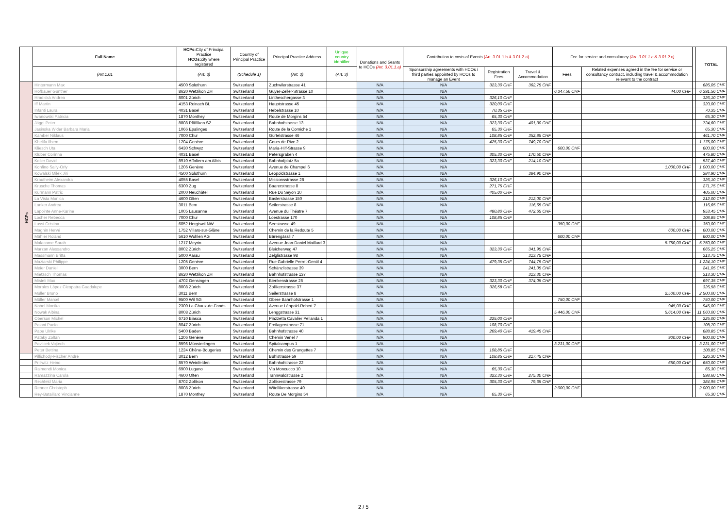| | Full Name | HCPs: City of Principal Practice HCOs: city where registered | Country of Principal Practice | Principal Practice Address | Unique country identifier | Donations and Grants to HCOs (Art. 3.01.1.a) | Contribution to costs of Events (Art. 3.01.1.b & 3.01.2.a) | | | Fee for service and consultancy (Art. 3.01.1.c & 3.01.2.c) | | | TOTAL |
| --- | --- | --- | --- | --- | --- | --- | --- | --- | --- | --- | --- | --- | --- |
| | (Art.1.01 | (Art. 3) | (Schedule 1) | (Art. 3) | (Art. 3) | | Sponsorship agreements with HCOs / third parties appointed by HCOs to manage an Event | Registration Fees | Travel & Accommodation | Fees | Related expenses agreed in the fee for service or consultancy contract, including travel & accommodation relevant to the contract | | |
| HCPs | Hintermann Max | 4500 Solothurn | Switzerland | Zuchwilerstrasse 41 | | N/A | N/A | 323,30 CHF | 362,75 CHF | | | | 686,05 CHF |
| | Hofbauer Günther | 8620 Wetzikon ZH | Switzerland | Guyer-Zeller-Strasse 10 | | N/A | N/A | | | 6.347,56 CHF | 44,00 CHF | | 6.391,56 CHF |
| | Hradiská Andrea | 8001 Zürich | Switzerland | Lintheschergasse 3 | | N/A | N/A | 326,10 CHF | | | | | 326,10 CHF |
| | Iff Martin | 4153 Reinach BL | Switzerland | Hauptstrasse 45 | | N/A | N/A | 320,00 CHF | | | | | 320,00 CHF |
| | Infanti Laura | 4031 Basel | Switzerland | Hebelstrasse 10 | | N/A | N/A | 70,35 CHF | | | | | 70,35 CHF |
| | Iwanowski Patricia | 1870 Monthey | Switzerland | Route de Morgins 54 | | N/A | N/A | 65,30 CHF | | | | | 65,30 CHF |
| | Jäggi Peter | 8808 Pfäffikon SZ | Switzerland | Bahnhofstrasse 13 | | N/A | N/A | 323,30 CHF | 401,30 CHF | | | | 724,60 CHF |
| | Jasinska Wider Barbara Maria | 1066 Epalinges | Switzerland | Route de la Corniche 1 | | N/A | N/A | 65,30 CHF | | | | | 65,30 CHF |
| | Kamber Niklaus | 7000 Chur | Switzerland | Gürtelstrasse 46 | | N/A | N/A | 108,85 CHF | 352,85 CHF | | | | 461,70 CHF |
| | Khelifa Ilhem | 1204 Genève | Switzerland | Cours de Rive 2 | | N/A | N/A | 425,30 CHF | 749,70 CHF | | | | 1.175,00 CHF |
| | Kliesch Uta | 6430 Schwyz | Switzerland | Maria-Hilf-Strasse 9 | | N/A | N/A | | | 600,00 CHF | | | 600,00 CHF |
| | Klüber Corinna | 4031 Basel | Switzerland | Petersgraben 4 | | N/A | N/A | 305,30 CHF | 170,50 CHF | | | | 475,80 CHF |
| | Koller David | 8910 Affoltern am Albis | Switzerland | Bahnhofplatz 5a | | N/A | N/A | 323,30 CHF | 214,10 CHF | | | | 537,40 CHF |
| | Konfino Sally-Orly | 1206 Genève | Switzerland | Avenue de Champel 6 | | N/A | N/A | | | | 1.000,00 CHF | | 1.000,00 CHF |
| | Kowalski Milek Jiri | 4500 Solothurn | Switzerland | Leopoldstrasse 1 | | N/A | N/A | | 384,90 CHF | | | | 384,90 CHF |
| | Krautheim Alexandra | 4055 Basel | Switzerland | Missionsstrasse 28 | | N/A | N/A | 326,10 CHF | | | | | 326,10 CHF |
| | Krusche Thomas | 6300 Zug | Switzerland | Baarerstrasse 8 | | N/A | N/A | 271,75 CHF | | | | | 271,75 CHF |
| | Kurmann Patric | 2000 Neuchâtel | Switzerland | Rue Du Seyon 10 | | N/A | N/A | 405,00 CHF | | | | | 405,00 CHF |
| | La Vista Monica | 4600 Olten | Switzerland | Baslerstrasse 150 | | N/A | N/A | | 212,00 CHF | | | | 212,00 CHF |
| | Lanker Andrea | 3011 Bern | Switzerland | Seilerstrasse 8 | | N/A | N/A | | 116,65 CHF | | | | 116,65 CHF |
| | Lapointe Anne-Karine | 1005 Lausanne | Switzerland | Avenue du Théatre 7 | | N/A | N/A | 480,80 CHF | 472,65 CHF | | | | 953,45 CHF |
| | Locher Rebecca | 7000 Chur | Switzerland | Loestrasse 170 | | N/A | N/A | 108,85 CHF | | | | | 108,85 CHF |
| | Lussi Cristina | 6052 Hergiswil NW | Switzerland | Seestrasse 49 | | N/A | N/A | | | 350,00 CHF | | | 350,00 CHF |
| | Magnin Hervé | 1752 Villars-sur-Glâne | Switzerland | Chemin de la Redoute 5 | | N/A | N/A | | | | 600,00 CHF | | 600,00 CHF |
| | Mähler Roland | 5610 Wohlen AG | Switzerland | Bärengässli 7 | | N/A | N/A | | | 600,00 CHF | | | 600,00 CHF |
| | Malacarne Sarah | 1217 Meyrin | Switzerland | Avenue Jean-Daniel Maillard 3 | | N/A | N/A | | | | 5.750,00 CHF | | 5.750,00 CHF |
| | Marzan Alessandro | 8002 Zürich | Switzerland | Bleicherweg 47 | | N/A | N/A | 323,30 CHF | 341,95 CHF | | | | 665,25 CHF |
| | Massmann Britta | 5000 Aarau | Switzerland | Zelglistrasse 98 | | N/A | N/A | | 313,75 CHF | | | | 313,75 CHF |
| | Maziarski Philippe | 1205 Genève | Switzerland | Rue Gabrielle Perret-Gentil 4 | | N/A | N/A | 479,35 CHF | 744,75 CHF | | | | 1.224,10 CHF |
| | Meier Daniel | 3000 Bern | Switzerland | Schänzlistrasse 39 | | N/A | N/A | | 241,05 CHF | | | | 241,05 CHF |
| | Mietzsch Thomas | 8620 Wetzikon ZH | Switzerland | Bahnhofstrasse 137 | | N/A | N/A | | 313,30 CHF | | | | 313,30 CHF |
| | Misteli Max | 4702 Oensingen | Switzerland | Bienkenstrasse 26 | | N/A | N/A | 323,30 CHF | 374,05 CHF | | | | 697,35 CHF |
| | Morales López Cleopatra Guadalupe | 8008 Zürich | Switzerland | Zollikerstrasse 37 | | N/A | N/A | 326,58 CHF | | | | | 326,58 CHF |
| | Müller Bruno | 3011 Bern | Switzerland | Seilerstrasse 8 | | N/A | N/A | | | | 2.500,00 CHF | | 2.500,00 CHF |
| | Müller Marcel | 9500 Wil SG | Switzerland | Obere Bahnhofstrasse 1 | | N/A | N/A | | | 750,00 CHF | | | 750,00 CHF |
| | Nobel Monika | 2300 La Chaux-de-Fonds | Switzerland | Avenue Léopold-Robert 7 | | N/A | N/A | | | | 945,00 CHF | | 945,00 CHF |
| | Nowak Albina | 8008 Zürich | Switzerland | Lenggstrasse 31 | | N/A | N/A | | | 5.446,00 CHF | 5.614,00 CHF | | 11.060,00 CHF |
| | Oberson Michel | 6710 Biasca | Switzerland | Piazzetta Cavalier Pellanda 1 | | N/A | N/A | 225,00 CHF | | | | | 225,00 CHF |
| | Paioni Paolo | 8047 Zürich | Switzerland | Freilagerstrasse 71 | | N/A | N/A | 108,70 CHF | | | | | 108,70 CHF |
| | Pape Ulrike | 5400 Baden | Switzerland | Bahnhofstrasse 40 | | N/A | N/A | 269,40 CHF | 419,45 CHF | | | | 688,85 CHF |
| | Pataky Zoltan | 1206 Genève | Switzerland | Chemin Venel 7 | | N/A | N/A | | | | 900,00 CHF | | 900,00 CHF |
| | Pavlicek Vojtech | 8596 Münsterlingen | Switzerland | Spitalcampus 1 | | N/A | N/A | | | 3.231,00 CHF | | | 3.231,00 CHF |
| | Peter Bettina | 1224 Chêne-Bougeries | Switzerland | Chemin des Grangettes 7 | | N/A | N/A | 108,85 CHF | | | | | 108,85 CHF |
| | Pillichody-Fischer André | 3012 Bern | Switzerland | Bühlstrasse 59 | | N/A | N/A | 108,85 CHF | 217,45 CHF | | | | 326,30 CHF |
| | Prillwitz Heino | 8570 Weinfelden | Switzerland | Bahnhofstrasse 22 | | N/A | N/A | | | | 650,00 CHF | | 650,00 CHF |
| | Raimondi Monica | 6900 Lugano | Switzerland | Via Moncucco 10 | | N/A | N/A | 65,30 CHF | | | | | 65,30 CHF |
| | Ramazzina Carola | 4600 Olten | Switzerland | Tannwaldstrasse 2 | | N/A | N/A | 323,30 CHF | 275,30 CHF | | | | 598,60 CHF |
| | Rechfeld Maria | 8702 Zollikon | Switzerland | Zollikerstrasse 79 | | N/A | N/A | 305,30 CHF | 79,65 CHF | | | | 384,95 CHF |
| | Renner Christoph | 8008 Zürich | Switzerland | Witellikerstrasse 40 | | N/A | N/A | | | 2.000,00 CHF | | | 2.000,00 CHF |
| | Rey-Bataillard Vincianne | 1870 Monthey | Switzerland | Route De Morgins 54 | | N/A | N/A | 65,30 CHF | | | | | 65,30 CHF |
2 / 5